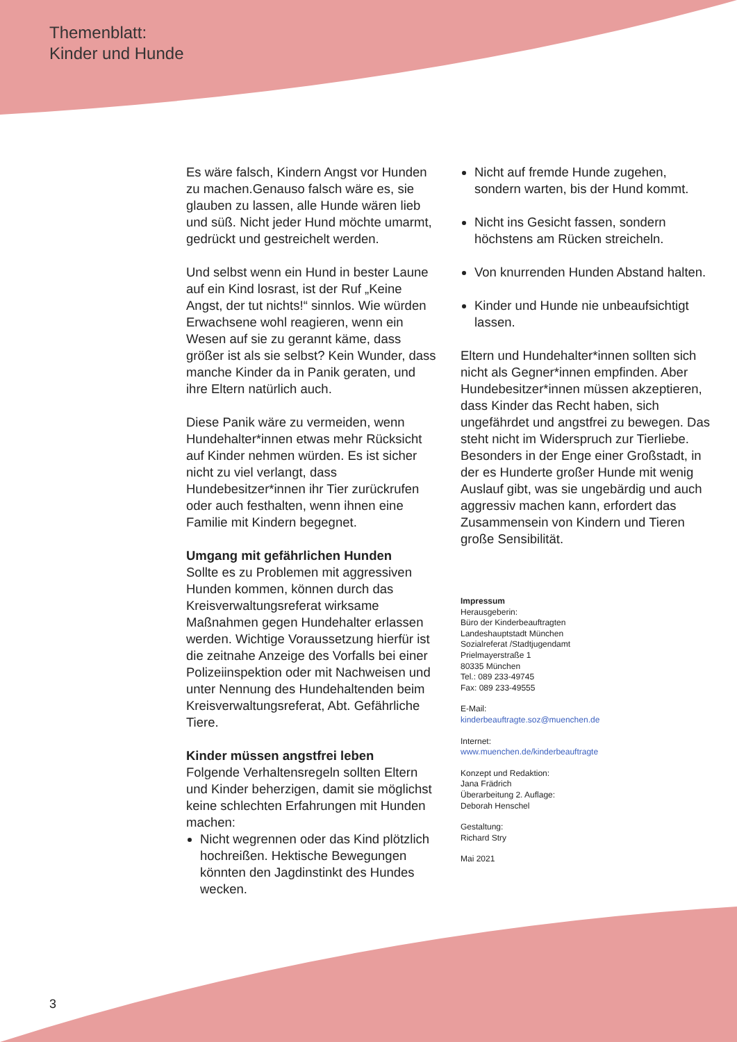Themenblatt:
Kinder und Hunde
Es wäre falsch, Kindern Angst vor Hunden zu machen.Genauso falsch wäre es, sie glauben zu lassen, alle Hunde wären lieb und süß. Nicht jeder Hund möchte umarmt, gedrückt und gestreichelt werden.
Und selbst wenn ein Hund in bester Laune auf ein Kind losrast, ist der Ruf „Keine Angst, der tut nichts!“ sinnlos. Wie würden Erwachsene wohl reagieren, wenn ein Wesen auf sie zu gerannt käme, dass größer ist als sie selbst? Kein Wunder, dass manche Kinder da in Panik geraten, und ihre Eltern natürlich auch.
Diese Panik wäre zu vermeiden, wenn Hundehalter*innen etwas mehr Rücksicht auf Kinder nehmen würden. Es ist sicher nicht zu viel verlangt, dass Hundebesitzer*innen ihr Tier zurückrufen oder auch festhalten, wenn ihnen eine Familie mit Kindern begegnet.
Umgang mit gefährlichen Hunden
Sollte es zu Problemen mit aggressiven Hunden kommen, können durch das Kreisverwaltungsreferat wirksame Maßnahmen gegen Hundehalter erlassen werden. Wichtige Voraussetzung hierfür ist die zeitnahe Anzeige des Vorfalls bei einer Polizeiinspektion oder mit Nachweisen und unter Nennung des Hundehaltenden beim Kreisverwaltungsreferat, Abt. Gefährliche Tiere.
Kinder müssen angstfrei leben
Folgende Verhaltensregeln sollten Eltern und Kinder beherzigen, damit sie möglichst keine schlechten Erfahrungen mit Hunden machen:
Nicht wegrennen oder das Kind plötzlich hochreißen. Hektische Bewegungen könnten den Jagdinstinkt des Hundes wecken.
Nicht auf fremde Hunde zugehen, sondern warten, bis der Hund kommt.
Nicht ins Gesicht fassen, sondern höchstens am Rücken streicheln.
Von knurrenden Hunden Abstand halten.
Kinder und Hunde nie unbeaufsichtigt lassen.
Eltern und Hundehalter*innen sollten sich nicht als Gegner*innen empfinden. Aber Hundebesitzer*innen müssen akzeptieren, dass Kinder das Recht haben, sich ungefährdet und angstfrei zu bewegen. Das steht nicht im Widerspruch zur Tierliebe. Besonders in der Enge einer Großstadt, in der es Hunderte großer Hunde mit wenig Auslauf gibt, was sie ungebärdig und auch aggressiv machen kann, erfordert das Zusammensein von Kindern und Tieren große Sensibilität.
Impressum
Herausgeberin:
Büro der Kinderbeauftragten
Landeshauptstadt München
Sozialreferat /Stadtjugendamt
Prielmayerstraße 1
80335 München
Tel.: 089 233-49745
Fax: 089 233-49555
E-Mail:
kinderbeauftragte.soz@muenchen.de
Internet:
www.muenchen.de/kinderbeauftragte
Konzept und Redaktion:
Jana Frädrich
Überarbeitung 2. Auflage:
Deborah Henschel
Gestaltung:
Richard Stry
Mai 2021
3